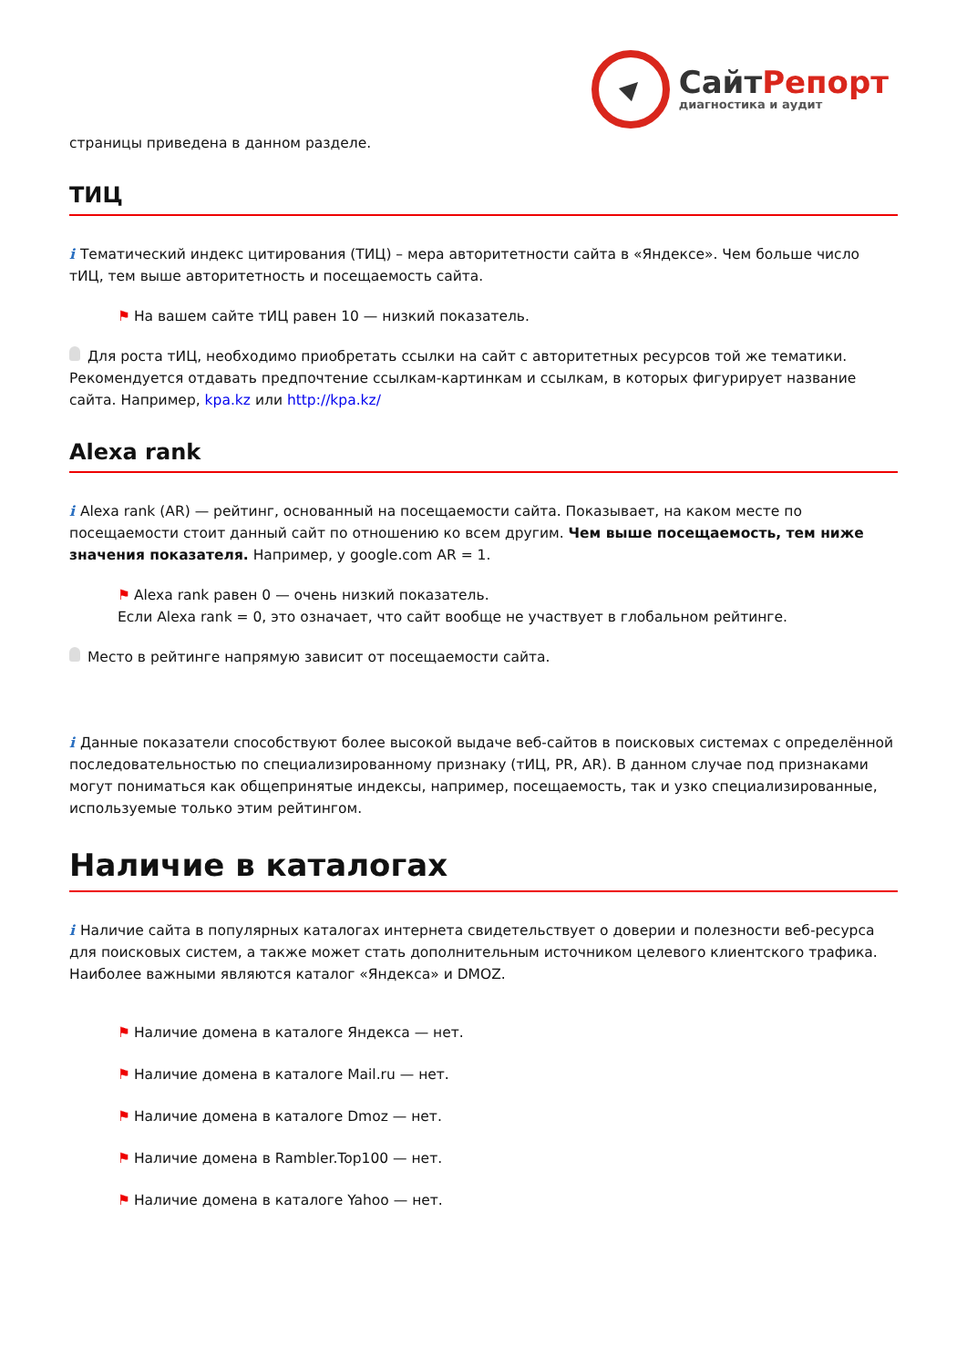Сайт Репорт
диагностика и аудит
страницы приведена в данном разделе.
ТИЦ
i Тематический индекс цитирования (ТИЦ) – мера авторитетности сайта в «Яндексе». Чем больше число тИЦ, тем выше авторитетность и посещаемость сайта.
⚑ На вашем сайте тИЦ равен 10 — низкий показатель.
Для роста тИЦ, необходимо приобретать ссылки на сайт с авторитетных ресурсов той же тематики. Рекомендуется отдавать предпочтение ссылкам-картинкам и ссылкам, в которых фигурирует название сайта. Например, kpa.kz или http://kpa.kz/
Alexa rank
i Alexa rank (AR) — рейтинг, основанный на посещаемости сайта. Показывает, на каком месте по посещаемости стоит данный сайт по отношению ко всем другим. Чем выше посещаемость, тем ниже значения показателя. Например, у google.com AR = 1.
⚑ Alexa rank равен 0 — очень низкий показатель.
Если Alexa rank = 0, это означает, что сайт вообще не участвует в глобальном рейтинге.
Место в рейтинге напрямую зависит от посещаемости сайта.
i Данные показатели способствуют более высокой выдаче веб-сайтов в поисковых системах с определённой последовательностью по специализированному признаку (тИЦ, PR, AR). В данном случае под признаками могут пониматься как общепринятые индексы, например, посещаемость, так и узко специализированные, используемые только этим рейтингом.
Наличие в каталогах
i Наличие сайта в популярных каталогах интернета свидетельствует о доверии и полезности веб-ресурса для поисковых систем, а также может стать дополнительным источником целевого клиентского трафика. Наиболее важными являются каталог «Яндекса» и DMOZ.
⚑ Наличие домена в каталоге Яндекса — нет.
⚑ Наличие домена в каталоге Mail.ru — нет.
⚑ Наличие домена в каталоге Dmoz — нет.
⚑ Наличие домена в Rambler.Top100 — нет.
⚑ Наличие домена в каталоге Yahoo — нет.